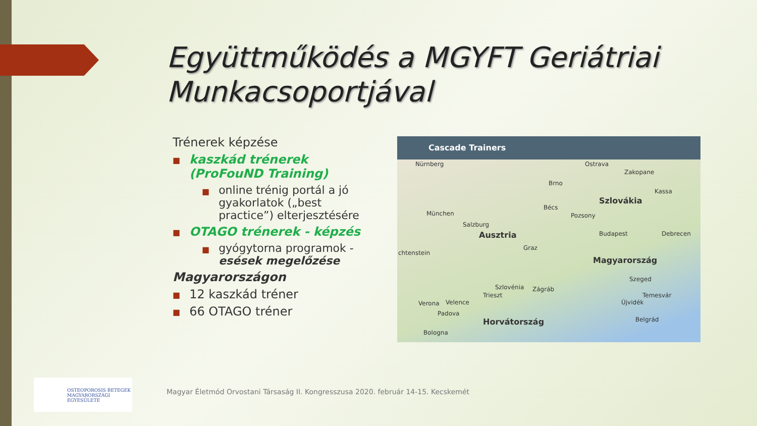Együttműködés a MGYFT Geriátriai
Munkacsoportjával
Trénerek képzése
■
kaszkád trénerek
(ProFouND Training)
■
online trénig portál a jó gyakorlatok („best practice”) elterjesztésére
■ OTAGO trénerek - képzés
■
gyógytorna programok - esések megelőzése
Magyarországon
■ 12 kaszkád tréner
■ 66 OTAGO tréner
Cascade Trainers
Nürnberg
Brno
Ostrava
Zakopane
Szlovákia
Kassa
München
Bécs
Pozsony
Salzburg
Ausztria Budapest Debrecen
chtenstein
Graz
Magyarország
Szeged
Temesvár
Szlovénia Zágráb
Trieszt
Verona Velence
Padova
Újvidék
Horvátország Belgrád
Bologna
OSTEOPOROSIS BETEGEK
MAGYARORSZÁGI
EGYESÜLETE
Magyar Életmód Orvostani Társaság II. Kongresszusa 2020. február 14-15. Kecskemét